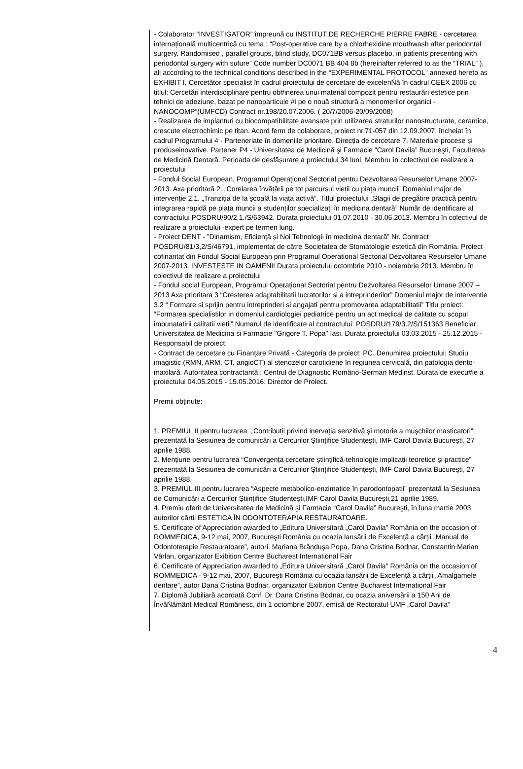- Colaborator “INVESTIGATOR” împreună cu INSTITUT DE RECHERCHE PIERRE FABRE - cercetarea internațională multicentrică cu tema : “Post-operative care by a chlorhexidine mouthwash after periodontal surgery. Randomised , parallel groups, blind study, DC071BB versus placebo, in patients presenting with periodontal surgery with suture” Code number DC0071 BB 404 8b (hereinafter referred to as the “TRIAL” ), all according to the technical conditions described in the “EXPERIMENTAL PROTOCOL” annexed hereto as EXHIBIT I. Cercetător specialist în cadrul proiectului de cercetare de excelenŃă în cadrul CEEX 2006 cu titlul: Cercetări interdisciplinare pentru ob#inerea unui material compozit pentru restaurări estetice prin tehnici de adeziune, bazat pe nanoparticule #i pe o nouă structură a monomerilor organici - NANOCOMP”(UMFCD) Contract nr.198/20.07.2006. ( 20/7/2006-20/09/2008)
- Realizarea de implanturi cu biocompatibilitate avansate prin utilizarea straturilor nanostructurate, ceramice, crescute electrochimic pe titan. Acord ferm de colaborare, proiect nr.71-057 din 12.09.2007, încheiat în cadrul Programului 4 - Parteneriate în domeniile prioritare. Direcția de cercetare 7. Materiale procese și produseinovative. Partener P4 - Universitatea de Medicină şi Farmacie “Carol Davila” Bucureşti, Facultatea de Medicină Dentară. Perioada de desfășurare a proiectului 34 luni. Membru în colectivul de realizare a proiectului
- Fondul Social European. Programul Operațional Sectorial pentru Dezvoltarea Resurselor Umane 2007-2013. Axa prioritară 2. „Corelarea învățării pe tot parcursul vieții cu piața muncii” Domeniul major de intervenție 2.1. „Tranziția de la şcoală la viața activă”. Titlul proiectului „Stagii de pregătire practică pentru integrarea rapidă pe piața muncii a studenților specializați în medicina dentară” Număr de identificare al contractului POSDRU/90/2.1./S/63942. Durata proiectului 01.07.2010 - 30.06.2013. Membru în colectivul de realizare a proiectului -expert pe termen lung.
- Proiect DENT - ”Dinamism, Eficiență și Noi Tehnologii în medicina dentară” Nr. Contract POSDRU/81/3,2/S/46791, implementat de către Societatea de Stomatologie estetică din România. Proiect cofinantat din Fondul Social European prin Programul Operational Sectorial Dezvoltarea Resurselor Umane 2007-2013. INVESTESTE IN OAMENI! Durata proiectului octombrie 2010 - noiembrie 2013. Membru în colectivul de realizare a proiectului
- Fondul social European, Programul Operațional Sectorial pentru Dezvoltarea Resurselor Umane 2007 – 2013 Axa prioritara 3 “Cresterea adaptabilitatii lucratorilor si a intreprinderilor” Domeniul major de interventie 3.2 “ Formare si sprijin pentru intreprinderi si angajati pentru promovarea adaptabilitatii” Titlu proiect: “Formarea specialistilor in domeniul cardiologiei pediatrice pentru un act medical de calitate cu scopul imbunatatirii calitatii vietii” Numarul de identificare al contractului: POSDRU/179/3.2/S/151363 Beneficiar: Universitatea de Medicina si Farmacie "Grigore T. Popa" Iasi. Durata proiectului 03.03.2015 - 25.12.2015 - Responsabil de proiect.
- Contract de cercetare cu Finanțare Privată - Categoria de proiect: PC. Denumirea proiectului: Studiu imagistic (RMN, ARM, CT, angioCT) al stenozelor carotidiene în regiunea cervicală, din patologia dento-maxilară. Autoritatea contractantă : Centrul de Diagnostic Româno-German Medinst. Durata de execu#ie a proiectului 04.05.2015 - 15.05.2016. Director de Proiect.
Premii obținute:
1. PREMIUL II pentru lucrarea .„Contribuții privind inervația senzitivă şi motorie a muşchilor masticatori” prezentată la Sesiunea de comunicări a Cercurilor Ştiințifice Studențeşti, IMF Carol Davila Bucureşti, 27 aprilie 1988.
2. Mențiune pentru lucrarea “Convergența cercetare ştiințifică-tehnologie implicații teoretice şi practice” prezentată la Sesiunea de comunicări a Cercurilor Ştiințifice Studențeşti, IMF Carol Davila Bucureşti, 27 aprilie 1988.
3. PREMIUL III pentru lucrarea “Aspecte metabolico-enzimatice în parodontopatii” prezentată la Sesiunea de Comunicări a Cercurilor Ştiințifice Studențeşti,IMF Carol Davila Bucureşti,21 aprilie 1989.
4. Premiu oferit de Universitatea de Medicină şi Farmacie “Carol Davila” Bucureşti, în luna martie 2003 autorilor cărții ESTETICA ÎN ODONTOTERAPIA RESTAURATOARE.
5. Certificate of Appreciation awarded to „Editura Universitară „Carol Davila” România on the occasion of ROMMEDICA, 9-12 mai, 2007, Bucureşti România cu ocazia lansării de Excelență a cărții „Manual de Odontoterapie Restauratoare”, autori. Mariana Brânduşa Popa, Dana Cristina Bodnar, Constantin Marian Vârlan, organizator Exibition Centre Bucharest International Fair
6. Certificate of Appreciation awarded to „Editura Universitară „Carol Davila” România on the occasion of ROMMEDICA - 9-12 mai, 2007, Bucureşti România cu ocazia lansării de Excelență a cărții „Amalgamele dentare”, autor Dana Cristina Bodnar, organizator Exibition Centre Bucharest International Fair
7. Diplomă Jubiliară acordată Conf. Dr. Dana Cristina Bodnar, cu ocazia aniversării a 150 Ani de ÎnvăŃământ Medical Românesc, din 1 octombrie 2007, emisă de Rectoratul UMF „Carol Davila”
4